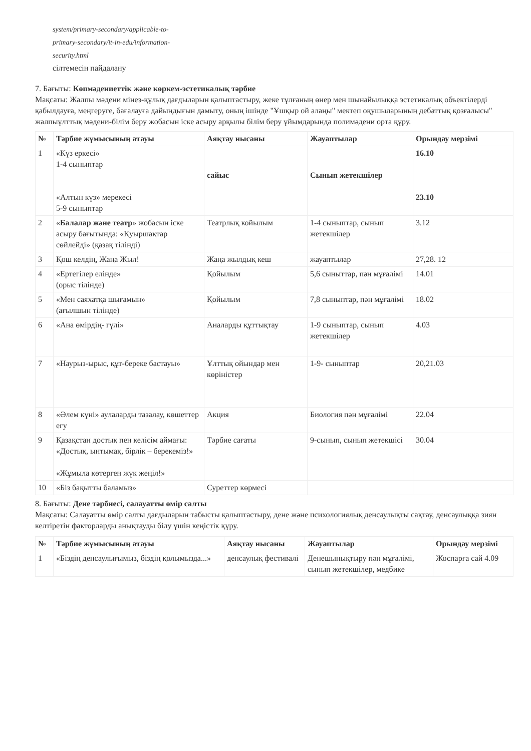system/primary-secondary/applicable-to-
primary-secondary/it-in-edu/information-
security.html
сілтемесін пайдалану
7. Бағыты: Көпмәдениеттік және көркем-эстетикалық тәрбие
Мақсаты: Жалпы мәдени мінез-құлық дағдыларын қалыптастыру, жеке тұлғаның өнер мен шынайылыққа эстетикалық объектілерді қабылдауға, меңгеруге, бағалауға дайындығын дамыту, оның ішінде "Ұшқыр ой алаңы" мектеп оқушыларының дебаттық қозғалысы" жалпыұлттық мәдени-білім беру жобасын іске асыру арқылы білім беру ұйымдарында полимәдени орта құру.
| № | Тәрбие жұмысының атауы | Аяқтау нысаны | Жауаптылар | Орындау мерзімі |
| --- | --- | --- | --- | --- |
| 1 | «Күз еркесі» 1-4 сыныптар «Алтын күз» мерекесі 5-9 сыныптар | сайыс | Сынып жетекшілер | 16.10 23.10 |
| 2 | « Балалар және театр » жобасын іске асыру бағытында: «Қуыршақтар сөйлейді» (қазақ тілінді) | Театрлық койылым | 1-4 сыныптар, сынып жетекшілер | 3.12 |
| 3 | Қош келдің, Жаңа Жыл! | Жаңа жылдық кеш | жауаптылар | 27,28. 12 |
| 4 | «Ертегілер елінде» (орыс тілінде) | Қойылым | 5,6 сыныттар, пән мұғалімі | 14.01 |
| 5 | «Мен саяхатқа шығамын» (ағылшын тілінде) | Қойылым | 7,8 сыныптар, пән мұғалімі | 18.02 |
| 6 | «Ана өмірдің- гүлі» | Аналарды құттықтау | 1-9 сыныптар, сынып жетекшілер | 4.03 |
| 7 | «Наурыз-ырыс, құт-береке бастауы» | Ұлттық ойындар мен көріністер | 1-9- сыныптар | 20,21.03 |
| 8 | «Әлем күні» аулаларды тазалау, көшеттер егу | Акция | Биология пән мұғалімі | 22.04 |
| 9 | Қазақстан достық пен келісім аймағы: «Достық, ынтымақ, бірлік – берекеміз!» «Жұмыла көтерген жүк жеңіл!» | Тәрбие сағаты | 9-сынып, сынып жетекшісі | 30.04 |
| 10 | «Біз бақытты баламыз» | Суреттер көрмесі | | |
8. Бағыты: Дене тәрбиесі, салауатты өмір салты
Мақсаты: Салауатты өмір салты дағдыларын табысты қалыптастыру, дене және психологиялық денсаулықты сақтау, денсаулыққа зиян келтіретін факторларды анықтауды білу үшін кеңістік құру.
| № | Тәрбие жұмысының атауы | Аяқтау нысаны | Жауаптылар | Орындау мерзімі |
| --- | --- | --- | --- | --- |
| 1 | «Біздің денсаулығымыз, біздің қолымызда...» | денсаулық фестивалі | Денешынықтыру пән мұғалімі, сынып жетекшілер, медбике | Жоспарға сай 4.09 |